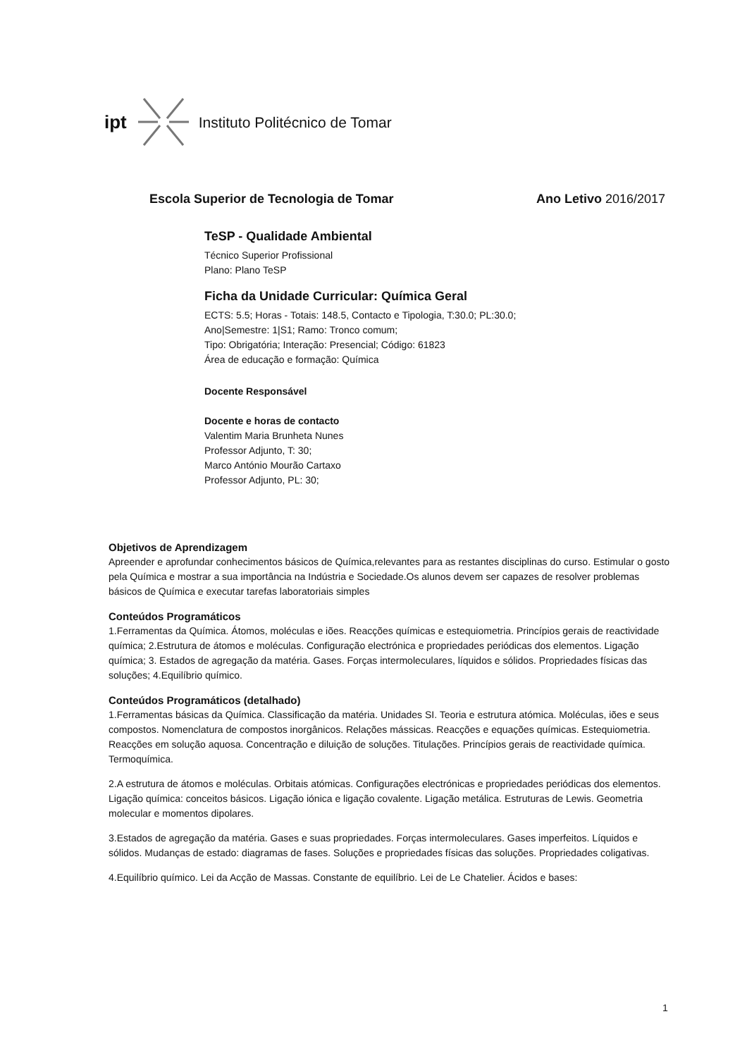ipt Instituto Politécnico de Tomar
Escola Superior de Tecnologia de Tomar Ano Letivo 2016/2017
TeSP - Qualidade Ambiental
Técnico Superior Profissional
Plano: Plano TeSP
Ficha da Unidade Curricular: Química Geral
ECTS: 5.5; Horas - Totais: 148.5, Contacto e Tipologia, T:30.0; PL:30.0;
Ano|Semestre: 1|S1; Ramo: Tronco comum;
Tipo: Obrigatória; Interação: Presencial; Código: 61823
Área de educação e formação: Química
Docente Responsável
Docente e horas de contacto
Valentim Maria Brunheta Nunes
Professor Adjunto, T: 30;
Marco António Mourão Cartaxo
Professor Adjunto, PL: 30;
Objetivos de Aprendizagem
Apreender e aprofundar conhecimentos básicos de Química,relevantes para as restantes disciplinas do curso. Estimular o gosto pela Química e mostrar a sua importância na Indústria e Sociedade.Os alunos devem ser capazes de resolver problemas básicos de Química e executar tarefas laboratoriais simples
Conteúdos Programáticos
1.Ferramentas da Química. Átomos, moléculas e iões. Reacções químicas e estequiometria. Princípios gerais de reactividade química; 2.Estrutura de átomos e moléculas. Configuração electrónica e propriedades periódicas dos elementos. Ligação química; 3. Estados de agregação da matéria. Gases. Forças intermoleculares, líquidos e sólidos. Propriedades físicas das soluções; 4.Equilíbrio químico.
Conteúdos Programáticos (detalhado)
1.Ferramentas básicas da Química. Classificação da matéria. Unidades SI. Teoria e estrutura atómica. Moléculas, iões e seus compostos. Nomenclatura de compostos inorgânicos. Relações mássicas. Reacções e equações químicas. Estequiometria. Reacções em solução aquosa. Concentração e diluição de soluções. Titulações. Princípios gerais de reactividade química. Termoquímica.
2.A estrutura de átomos e moléculas. Orbitais atómicas. Configurações electrónicas e propriedades periódicas dos elementos. Ligação química: conceitos básicos. Ligação iónica e ligação covalente. Ligação metálica. Estruturas de Lewis. Geometria molecular e momentos dipolares.
3.Estados de agregação da matéria. Gases e suas propriedades. Forças intermoleculares. Gases imperfeitos. Líquidos e sólidos. Mudanças de estado: diagramas de fases. Soluções e propriedades físicas das soluções. Propriedades coligativas.
4.Equilíbrio químico. Lei da Acção de Massas. Constante de equilíbrio. Lei de Le Chatelier. Ácidos e bases:
1